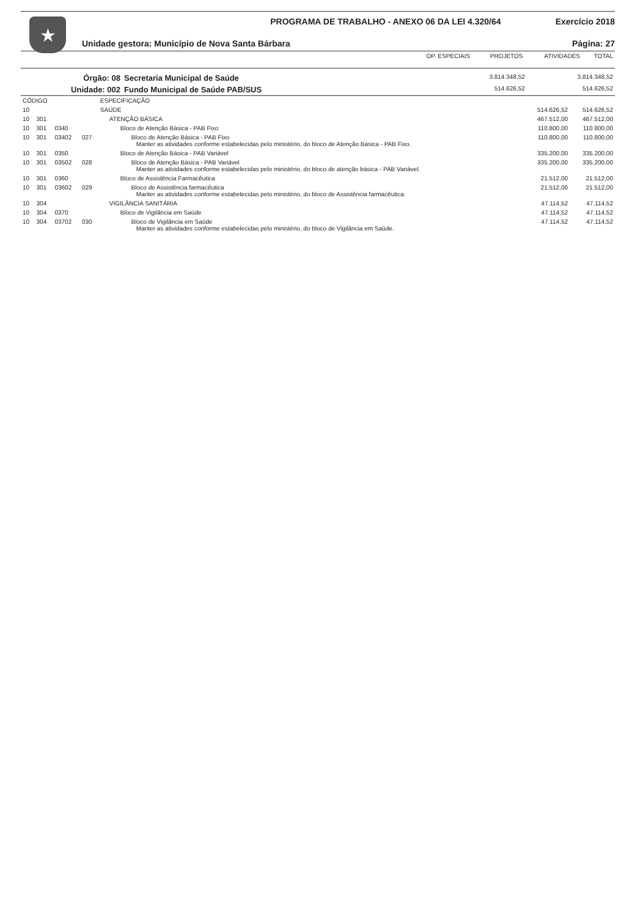★
PROGRAMA DE TRABALHO - ANEXO 06 DA LEI 4.320/64
Exercício 2018
Unidade gestora: Município de Nova Santa Bárbara
Página: 27
| | OP. ESPECIAIS | PROJETOS | ATIVIDADES | TOTAL |
| --- | --- | --- | --- | --- |
| Órgão: 08 | Secretaria Municipal de Saúde | 3.814.348,52 | 3.814.348,52 |
| Unidade: 002 | Fundo Municipal de Saúde PAB/SUS | 514.626,52 | 514.626,52 |
| CÓDIGO | | | | ESPECIFICAÇÃO | | |
| --- | --- | --- | --- | --- | --- | --- |
| 10 | | | | SAÚDE | 514.626,52 | 514.626,52 |
| 10 | 301 | | | ATENÇÃO BÁSICA | 467.512,00 | 467.512,00 |
| 10 | 301 | 0340 | | Bloco de Atenção Básica - PAB Fixo | 110.800,00 | 110.800,00 |
| 10 | 301 | 03402 | 027 | Bloco de Atenção Básica - PAB Fixo Manter as atividades conforme estabelecidas pelo ministério, do bloco de Atenção Básica - PAB Fixo. | 110.800,00 | 110.800,00 |
| 10 | 301 | 0350 | | Bloco de Atenção Básica - PAB Variável | 335.200,00 | 335.200,00 |
| 10 | 301 | 03502 | 028 | Bloco de Atenção Básica - PAB Variável Manter as atividades conforme estabelecidas pelo ministério, do bloco de atenção básica - PAB Variável. | 335.200,00 | 335.200,00 |
| 10 | 301 | 0360 | | Bloco de Assistência Farmacêutica | 21.512,00 | 21.512,00 |
| 10 | 301 | 03602 | 029 | Bloco de Assistência farmacêutica Manter as atividades conforme estabelecidas pelo ministério, do bloco de Assistência farmacêutica. | 21.512,00 | 21.512,00 |
| 10 | 304 | | | VIGILÂNCIA SANITÁRIA | 47.114,52 | 47.114,52 |
| 10 | 304 | 0370 | | Bloco de Vigilância em Saúde | 47.114,52 | 47.114,52 |
| 10 | 304 | 03702 | 030 | Bloco de Vigilância em Saúde Manter as atividades conforme estabelecidas pelo ministério, do bloco de Vigilância em Saúde. | 47.114,52 | 47.114,52 |